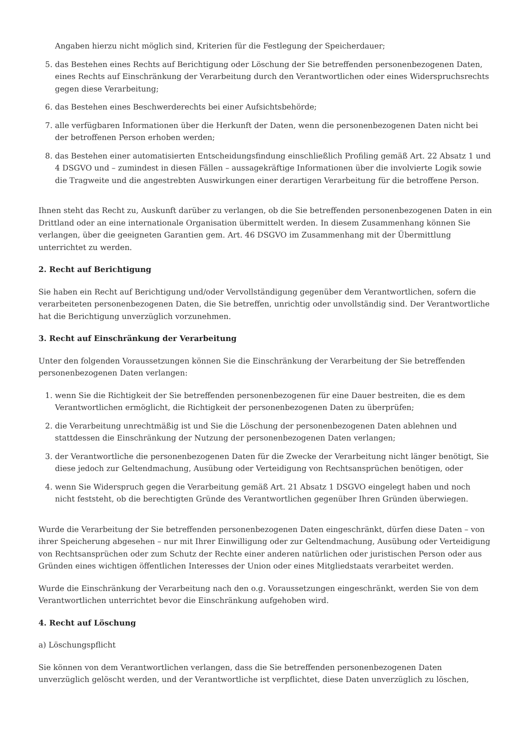Angaben hierzu nicht möglich sind, Kriterien für die Festlegung der Speicherdauer;
5. das Bestehen eines Rechts auf Berichtigung oder Löschung der Sie betreffenden personenbezogenen Daten, eines Rechts auf Einschränkung der Verarbeitung durch den Verantwortlichen oder eines Widerspruchsrechts gegen diese Verarbeitung;
6. das Bestehen eines Beschwerderechts bei einer Aufsichtsbehörde;
7. alle verfügbaren Informationen über die Herkunft der Daten, wenn die personenbezogenen Daten nicht bei der betroffenen Person erhoben werden;
8. das Bestehen einer automatisierten Entscheidungsfindung einschließlich Profiling gemäß Art. 22 Absatz 1 und 4 DSGVO und – zumindest in diesen Fällen – aussagekräftige Informationen über die involvierte Logik sowie die Tragweite und die angestrebten Auswirkungen einer derartigen Verarbeitung für die betroffene Person.
Ihnen steht das Recht zu, Auskunft darüber zu verlangen, ob die Sie betreffenden personenbezogenen Daten in ein Drittland oder an eine internationale Organisation übermittelt werden. In diesem Zusammenhang können Sie verlangen, über die geeigneten Garantien gem. Art. 46 DSGVO im Zusammenhang mit der Übermittlung unterrichtet zu werden.
2. Recht auf Berichtigung
Sie haben ein Recht auf Berichtigung und/oder Vervollständigung gegenüber dem Verantwortlichen, sofern die verarbeiteten personenbezogenen Daten, die Sie betreffen, unrichtig oder unvollständig sind. Der Verantwortliche hat die Berichtigung unverzüglich vorzunehmen.
3. Recht auf Einschränkung der Verarbeitung
Unter den folgenden Voraussetzungen können Sie die Einschränkung der Verarbeitung der Sie betreffenden personenbezogenen Daten verlangen:
1. wenn Sie die Richtigkeit der Sie betreffenden personenbezogenen für eine Dauer bestreiten, die es dem Verantwortlichen ermöglicht, die Richtigkeit der personenbezogenen Daten zu überprüfen;
2. die Verarbeitung unrechtmäßig ist und Sie die Löschung der personenbezogenen Daten ablehnen und stattdessen die Einschränkung der Nutzung der personenbezogenen Daten verlangen;
3. der Verantwortliche die personenbezogenen Daten für die Zwecke der Verarbeitung nicht länger benötigt, Sie diese jedoch zur Geltendmachung, Ausübung oder Verteidigung von Rechtsansprüchen benötigen, oder
4. wenn Sie Widerspruch gegen die Verarbeitung gemäß Art. 21 Absatz 1 DSGVO eingelegt haben und noch nicht feststeht, ob die berechtigten Gründe des Verantwortlichen gegenüber Ihren Gründen überwiegen.
Wurde die Verarbeitung der Sie betreffenden personenbezogenen Daten eingeschränkt, dürfen diese Daten – von ihrer Speicherung abgesehen – nur mit Ihrer Einwilligung oder zur Geltendmachung, Ausübung oder Verteidigung von Rechtsansprüchen oder zum Schutz der Rechte einer anderen natürlichen oder juristischen Person oder aus Gründen eines wichtigen öffentlichen Interesses der Union oder eines Mitgliedstaats verarbeitet werden.
Wurde die Einschränkung der Verarbeitung nach den o.g. Voraussetzungen eingeschränkt, werden Sie von dem Verantwortlichen unterrichtet bevor die Einschränkung aufgehoben wird.
4. Recht auf Löschung
a) Löschungspflicht
Sie können von dem Verantwortlichen verlangen, dass die Sie betreffenden personenbezogenen Daten unverzüglich gelöscht werden, und der Verantwortliche ist verpflichtet, diese Daten unverzüglich zu löschen,